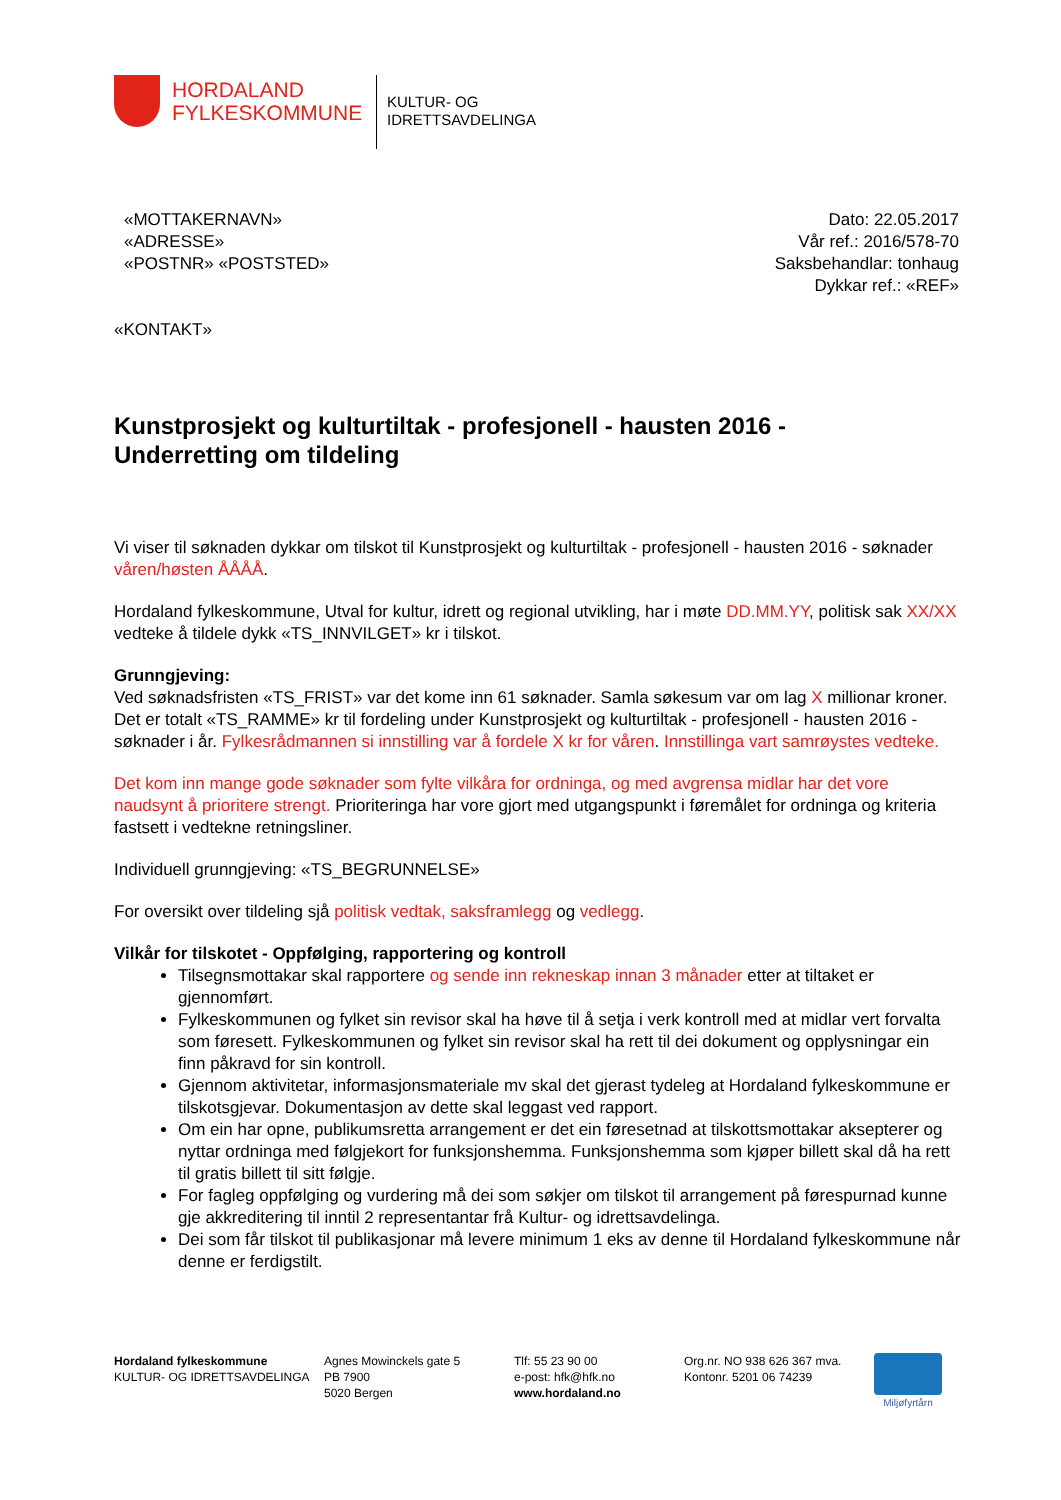HORDALAND
FYLKESKOMMUNE
KULTUR- OG
IDRETTSAVDELINGA
«MOTTAKERNAVN»
«ADRESSE»
«POSTNR» «POSTSTED»
Dato: 22.05.2017
Vår ref.: 2016/578-70
Saksbehandlar: tonhaug
Dykkar ref.: «REF»
«KONTAKT»
Kunstprosjekt og kulturtiltak - profesjonell - hausten 2016 -
Underretting om tildeling
Vi viser til søknaden dykkar om tilskot til Kunstprosjekt og kulturtiltak - profesjonell - hausten 2016 - søknader våren/høsten ÅÅÅÅ.
Hordaland fylkeskommune, Utval for kultur, idrett og regional utvikling, har i møte DD.MM.YY, politisk sak XX/XX vedteke å tildele dykk «TS_INNVILGET» kr i tilskot.
Grunngjeving:
Ved søknadsfristen «TS_FRIST» var det kome inn 61 søknader. Samla søkesum var om lag X millionar kroner. Det er totalt «TS_RAMME» kr til fordeling under Kunstprosjekt og kulturtiltak - profesjonell - hausten 2016 - søknader i år. Fylkesrådmannen si innstilling var å fordele X kr for våren. Innstillinga vart samrøystes vedteke.
Det kom inn mange gode søknader som fylte vilkåra for ordninga, og med avgrensa midlar har det vore naudsynt å prioritere strengt. Prioriteringa har vore gjort med utgangspunkt i føremålet for ordninga og kriteria fastsett i vedtekne retningsliner.
Individuell grunngjeving: «TS_BEGRUNNELSE»
For oversikt over tildeling sjå politisk vedtak, saksframlegg og vedlegg.
Vilkår for tilskotet - Oppfølging, rapportering og kontroll
Tilsegnsmottakar skal rapportere og sende inn rekneskap innan 3 månader etter at tiltaket er gjennomført.
Fylkeskommunen og fylket sin revisor skal ha høve til å setja i verk kontroll med at midlar vert forvalta som føresett. Fylkeskommunen og fylket sin revisor skal ha rett til dei dokument og opplysningar ein finn påkravd for sin kontroll.
Gjennom aktivitetar, informasjonsmateriale mv skal det gjerast tydeleg at Hordaland fylkeskommune er tilskotsgjevar. Dokumentasjon av dette skal leggast ved rapport.
Om ein har opne, publikumsretta arrangement er det ein føresetnad at tilskottsmottakar aksepterer og nyttar ordninga med følgjekort for funksjonshemma. Funksjonshemma som kjøper billett skal då ha rett til gratis billett til sitt følgje.
For fagleg oppfølging og vurdering må dei som søkjer om tilskot til arrangement på førespurnad kunne gje akkreditering til inntil 2 representantar frå Kultur- og idrettsavdelinga.
Dei som får tilskot til publikasjonar må levere minimum 1 eks av denne til Hordaland fylkeskommune når denne er ferdigstilt.
Hordaland fylkeskommune
KULTUR- OG IDRETTSAVDELINGA
Agnes Mowinckels gate 5
PB 7900
5020 Bergen
Tlf: 55 23 90 00
e-post: hfk@hfk.no
www.hordaland.no
Org.nr. NO 938 626 367 mva.
Kontonr. 5201 06 74239
Miljøfyrtårn